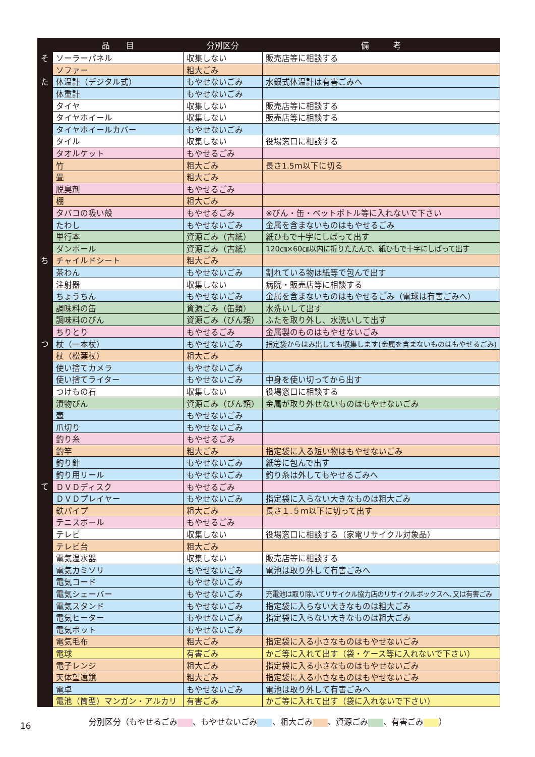| | 品 目 | 分別区分 | 備 考 |
| --- | --- | --- | --- |
| そ | ソーラーパネル | 収集しない | 販売店等に相談する |
| | ソファー | 粗大ごみ | |
| た | 体温計（デジタル式） | もやせないごみ | 水銀式体温計は有害ごみへ |
| | 体重計 | もやせないごみ | |
| | タイヤ | 収集しない | 販売店等に相談する |
| | タイヤホイール | 収集しない | 販売店等に相談する |
| | タイヤホイールカバー | もやせないごみ | |
| | タイル | 収集しない | 役場窓口に相談する |
| | タオルケット | もやせるごみ | |
| | 竹 | 粗大ごみ | 長さ1.5ｍ以下に切る |
| | 畳 | 粗大ごみ | |
| | 脱臭剤 | もやせるごみ | |
| | 棚 | 粗大ごみ | |
| | タバコの吸い殻 | もやせるごみ | ※びん・缶・ペットボトル等に入れないで下さい |
| | たわし | もやせないごみ | 金属を含まないものはもやせるごみ |
| | 単行本 | 資源ごみ（古紙） | 紙ひもで十字にしばって出す |
| | ダンボール | 資源ごみ（古紙） | 120㎝×60㎝以内に折りたたんで、紙ひもで十字にしばって出す |
| ち | チャイルドシート | 粗大ごみ | |
| | 茶わん | もやせないごみ | 割れている物は紙等で包んで出す |
| | 注射器 | 収集しない | 病院・販売店等に相談する |
| | ちょうちん | もやせないごみ | 金属を含まないものはもやせるごみ（電球は有害ごみへ） |
| | 調味料の缶 | 資源ごみ（缶類） | 水洗いして出す |
| | 調味料のびん | 資源ごみ（びん類） | ふたを取り外し、水洗いして出す |
| | ちりとり | もやせるごみ | 金属製のものはもやせないごみ |
| つ | 杖（一本杖） | もやせないごみ | 指定袋からはみ出しても収集します(金属を含まないものはもやせるごみ) |
| | 杖（松葉杖） | 粗大ごみ | |
| | 使い捨てカメラ | もやせないごみ | |
| | 使い捨てライター | もやせないごみ | 中身を使い切ってから出す |
| | つけもの石 | 収集しない | 役場窓口に相談する |
| | 漬物びん | 資源ごみ（びん類） | 金属が取り外せないものはもやせないごみ |
| | 壺 | もやせないごみ | |
| | 爪切り | もやせないごみ | |
| | 釣り糸 | もやせるごみ | |
| | 釣竿 | 粗大ごみ | 指定袋に入る短い物はもやせないごみ |
| | 釣り針 | もやせないごみ | 紙等に包んで出す |
| | 釣り用リール | もやせないごみ | 釣り糸は外してもやせるごみへ |
| て | ＤＶＤディスク | もやせるごみ | |
| | ＤＶＤプレイヤー | もやせないごみ | 指定袋に入らない大きなものは粗大ごみ |
| | 鉄パイプ | 粗大ごみ | 長さ１.５ｍ以下に切って出す |
| | テニスボール | もやせるごみ | |
| | テレビ | 収集しない | 役場窓口に相談する（家電リサイクル対象品） |
| | テレビ台 | 粗大ごみ | |
| | 電気温水器 | 収集しない | 販売店等に相談する |
| | 電気カミソリ | もやせないごみ | 電池は取り外して有害ごみへ |
| | 電気コード | もやせないごみ | |
| | 電気シェーバー | もやせないごみ | 充電池は取り除いてリサイクル協力店のリサイクルボックスへ､又は有害ごみ |
| | 電気スタンド | もやせないごみ | 指定袋に入らない大きなものは粗大ごみ |
| | 電気ヒーター | もやせないごみ | 指定袋に入らない大きなものは粗大ごみ |
| | 電気ポット | もやせないごみ | |
| | 電気毛布 | 粗大ごみ | 指定袋に入る小さなものはもやせないごみ |
| | 電球 | 有害ごみ | かご等に入れて出す（袋・ケース等に入れないで下さい） |
| | 電子レンジ | 粗大ごみ | 指定袋に入る小さなものはもやせないごみ |
| | 天体望遠鏡 | 粗大ごみ | 指定袋に入る小さなものはもやせないごみ |
| | 電卓 | もやせないごみ | 電池は取り外して有害ごみへ |
| | 電池（筒型）マンガン・アルカリ | 有害ごみ | かご等に入れて出す（袋に入れないで下さい） |
分別区分（もやせるごみ 、もやせないごみ 、粗大ごみ 、資源ごみ 、有害ごみ ）
16